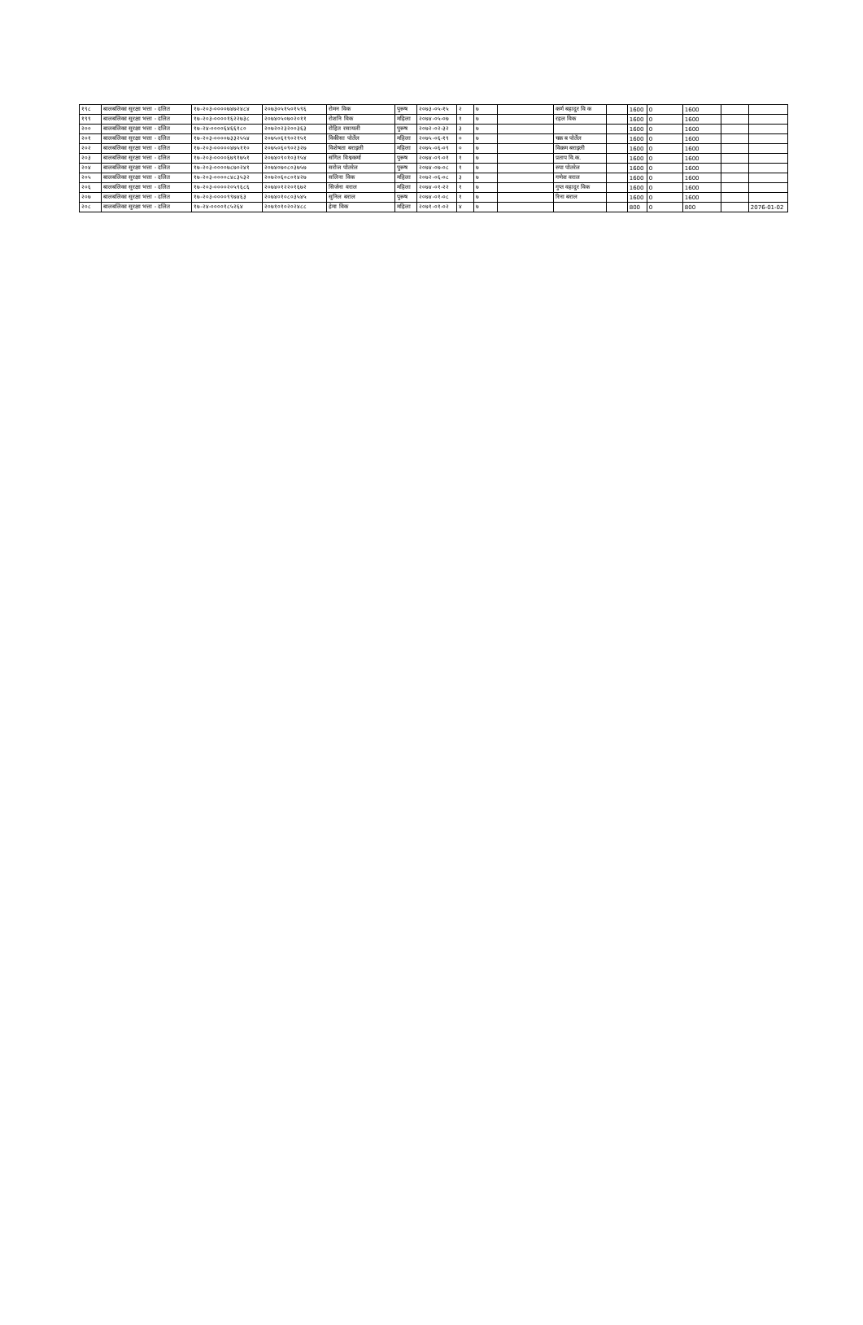| १९८ | बालबलिका सुरक्षा भत्ता - दलित | १७-२०३-००००७४७२४८४ | २०७३०५१५०१५९६ | रोमन विक | पुरूष | २०७३-०५-१५ | २ | ७ | | कर्ण बहादुर वि क | | 1600 | 0 | 1600 | | |
| १९९ | बालबलिका सुरक्षा भत्ता - दलित | १७-२०३-००००१६२२७३८ | २०७४०५०७०२०११ | रोशनि विक | महिला | २०७४-०५-०७ | १ | ७ | | रहल विक | | 1600 | 0 | 1600 | | |
| २०० | बालबलिका सुरक्षा भत्ता - दलित | १७-२४-००००६४६६१८० | २०७२०२३२००३६३ | रोहित रसायली | पुरूष | २०७२-०२-३२ | ३ | ७ | | | | 1600 | 0 | 1600 | | |
| २०१ | बालबलिका सुरक्षा भत्ता - दलित | १७-२०३-००००७३३२५५४ | २०७५०६१९०२१५१ | विकीसा पोर्तेल | महिला | २०७५-०६-१९ | ० | ७ | | चक्र ब पोर्तेल | | 1600 | 0 | 1600 | | |
| २०२ | बालबलिका सुरक्षा भत्ता - दलित | १७-२०३-०००००४७५११० | २०७५०६०९०२३२७ | विशेषता बराइली | महिला | २०७५-०६-०९ | ० | ७ | | विक्रम बराइली | | 1600 | 0 | 1600 | | |
| २०३ | बालबलिका सुरक्षा भत्ता - दलित | १७-२०३-००००६७९१७५१ | २०७४०९०१०३१५४ | संगित विश्वकर्मा | पुरूष | २०७४-०९-०१ | १ | ७ | | प्रताप वि.क. | | 1600 | 0 | 1600 | | |
| २०४ | बालबलिका सुरक्षा भत्ता - दलित | १७-२०३-००००७८७०२४१ | २०७४०७०८०३७५७ | सरोज पोतरेल | पुरूष | २०७४-०७-०८ | १ | ७ | | रुपा पोतरेल | | 1600 | 0 | 1600 | | |
| २०५ | बालबलिका सुरक्षा भत्ता - दलित | १७-२०३-००००८४८३५३२ | २०७२०६०८०१४२७ | सलिना विक | महिला | २०७२-०६-०८ | ३ | ७ | | गणेश वराल | | 1600 | 0 | 1600 | | |
| २०६ | बालबलिका सुरक्षा भत्ता - दलित | १७-२०३-००००२०५९६८६ | २०७४०१२२०१६७२ | सिर्जना वराल | महिला | २०७४-०१-२२ | १ | ७ | | गुप्त वहादुर विक | | 1600 | 0 | 1600 | | |
| २०७ | बालबलिका सुरक्षा भत्ता - दलित | १७-२०३-००००९९७४६३ | २०७४०१०८०३५४५ | सुनिल बराल | पुरूष | २०७४-०१-०८ | १ | ७ | | रिना बराल | | 1600 | 0 | 1600 | | |
| २०८ | बालबलिका सुरक्षा भत्ता - दलित | १७-२४-००००१८५२६४ | २०७१०१०२०२४८८ | हेमा विक | महिला | २०७१-०१-०२ | ४ | ७ | | | | 800 | 0 | 800 | | 2076-01-02 |